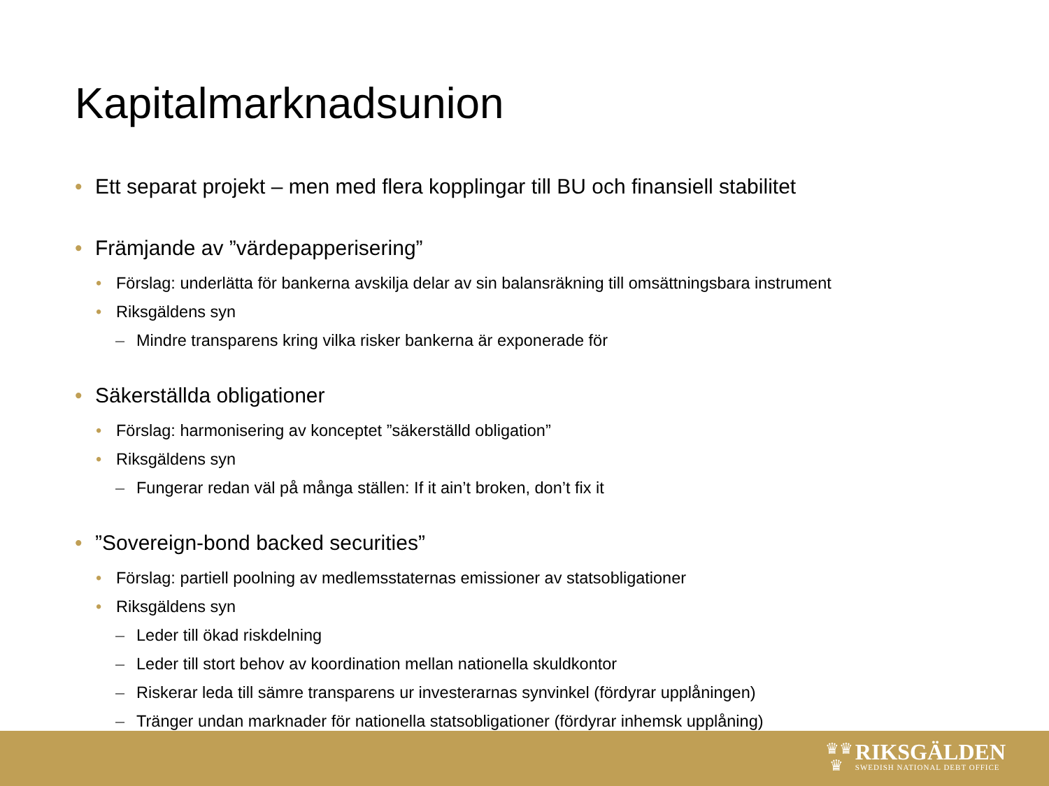Kapitalmarknadsunion
• Ett separat projekt – men med flera kopplingar till BU och finansiell stabilitet
• Främjande av ”värdepapperisering”
• Förslag: underlätta för bankerna avskilja delar av sin balansräkning till omsättningsbara instrument
• Riksgäldens syn
– Mindre transparens kring vilka risker bankerna är exponerade för
• Säkerställda obligationer
• Förslag: harmonisering av konceptet ”säkerställd obligation”
• Riksgäldens syn
– Fungerar redan väl på många ställen: If it ain’t broken, don’t fix it
•”Sovereign-bond backed securities”
• Förslag: partiell poolning av medlemsstaternas emissioner av statsobligationer
• Riksgäldens syn
– Leder till ökad riskdelning
– Leder till stort behov av koordination mellan nationella skuldkontor
– Riskerar leda till sämre transparens ur investerarnas synvinkel (fördyrar upplåningen)
– Tränger undan marknader för nationella statsobligationer (fördyrar inhemsk upplåning)
♛♛
♛
RIKSGÄLDEN
SWEDISH NATIONAL DEBT OFFICE